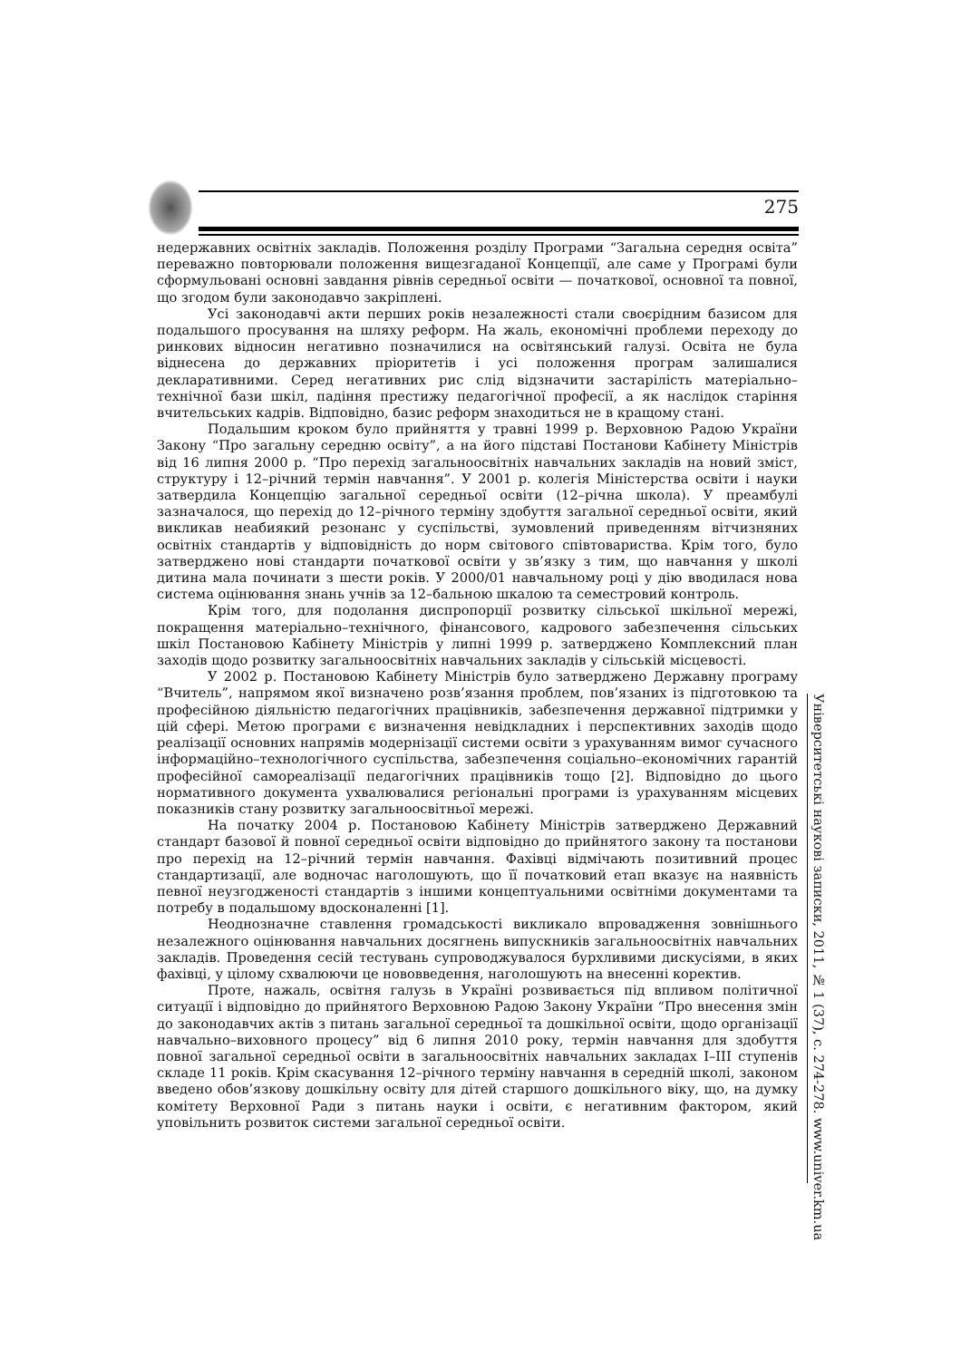275
недержавних освітніх закладів. Положення розділу Програми “Загальна середня освіта” переважно повторювали положення вищезгаданої Концепції, але саме у Програмі були сформульовані основні завдання рівнів середньої освіти — початкової, основної та повної, що згодом були законодавчо закріплені.
Усі законодавчі акти перших років незалежності стали своєрідним базисом для подальшого просування на шляху реформ. На жаль, економічні проблеми переходу до ринкових відносин негативно позначилися на освітянський галузі. Освіта не була віднесена до державних пріоритетів і усі положення програм залишалися декларативними. Серед негативних рис слід відзначити застарілість матеріально–технічної бази шкіл, падіння престижу педагогічної професії, а як наслідок старіння вчительських кадрів. Відповідно, базис реформ знаходиться не в кращому стані.
Подальшим кроком було прийняття у травні 1999 р. Верховною Радою України Закону “Про загальну середню освіту”, а на його підставі Постанови Кабінету Міністрів від 16 липня 2000 р. “Про перехід загальноосвітніх навчальних закладів на новий зміст, структуру і 12–річний термін навчання”. У 2001 р. колегія Міністерства освіти і науки затвердила Концепцію загальної середньої освіти (12–річна школа). У преамбулі зазначалося, що перехід до 12–річного терміну здобуття загальної середньої освіти, який викликав неабиякий резонанс у суспільстві, зумовлений приведенням вітчизняних освітніх стандартів у відповідність до норм світового співтовариства. Крім того, було затверджено нові стандарти початкової освіти у зв’язку з тим, що навчання у школі дитина мала починати з шести років. У 2000/01 навчальному році у дію вводилася нова система оцінювання знань учнів за 12–бальною шкалою та семестровий контроль.
Крім того, для подолання диспропорції розвитку сільської шкільної мережі, покращення матеріально–технічного, фінансового, кадрового забезпечення сільських шкіл Постановою Кабінету Міністрів у липні 1999 р. затверджено Комплексний план заходів щодо розвитку загальноосвітніх навчальних закладів у сільській місцевості.
У 2002 р. Постановою Кабінету Міністрів було затверджено Державну програму “Вчитель”, напрямом якої визначено розв’язання проблем, пов’язаних із підготовкою та професійною діяльністю педагогічних працівників, забезпечення державної підтримки у цій сфері. Метою програми є визначення невідкладних і перспективних заходів щодо реалізації основних напрямів модернізації системи освіти з урахуванням вимог сучасного інформаційно–технологічного суспільства, забезпечення соціально–економічних гарантій професійної самореалізації педагогічних працівників тощо [2]. Відповідно до цього нормативного документа ухвалювалися регіональні програми із урахуванням місцевих показників стану розвитку загальноосвітньої мережі.
На початку 2004 р. Постановою Кабінету Міністрів затверджено Державний стандарт базової й повної середньої освіти відповідно до прийнятого закону та постанови про перехід на 12–річний термін навчання. Фахівці відмічають позитивний процес стандартизації, але водночас наголошують, що її початковий етап вказує на наявність певної неузгодженості стандартів з іншими концептуальними освітніми документами та потребу в подальшому вдосконаленні [1].
Неоднозначне ставлення громадськості викликало впровадження зовнішнього незалежного оцінювання навчальних досягнень випускників загальноосвітніх навчальних закладів. Проведення сесій тестувань супроводжувалося бурхливими дискусіями, в яких фахівці, у цілому схвалюючи це нововведення, наголошують на внесенні коректив.
Проте, нажаль, освітня галузь в Україні розвивається під впливом політичної ситуації і відповідно до прийнятого Верховною Радою Закону України “Про внесення змін до законодавчих актів з питань загальної середньої та дошкільної освіти, щодо організації навчально–виховного процесу” від 6 липня 2010 року, термін навчання для здобуття повної загальної середньої освіти в загальноосвітніх навчальних закладах I–III ступенів складе 11 років. Крім скасування 12–річного терміну навчання в середній школі, законом введено обов’язкову дошкільну освіту для дітей старшого дошкільного віку, що, на думку комітету Верховної Ради з питань науки і освіти, є негативним фактором, який уповільнить розвиток системи загальної середньої освіти.
Університетські наукові записки, 2011, № 1 (37), с. 274-278. www.univer.km.ua